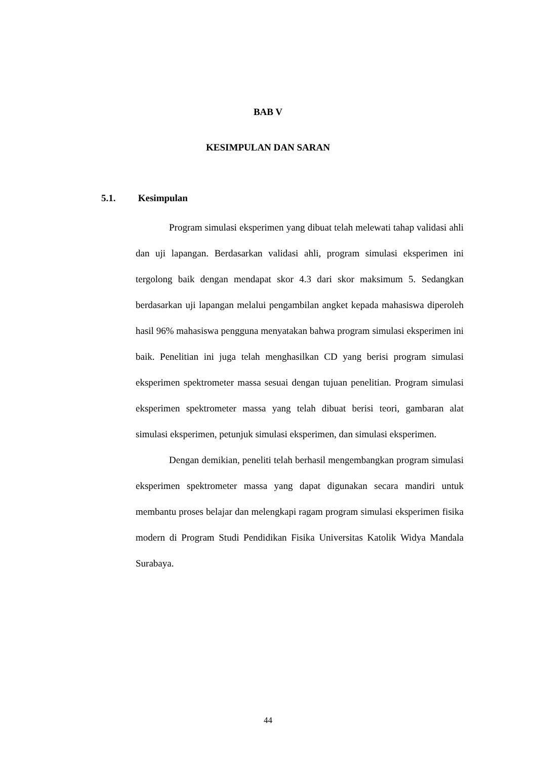BAB V
KESIMPULAN DAN SARAN
5.1. Kesimpulan
Program simulasi eksperimen yang dibuat telah melewati tahap validasi ahli dan uji lapangan. Berdasarkan validasi ahli, program simulasi eksperimen ini tergolong baik dengan mendapat skor 4.3 dari skor maksimum 5. Sedangkan berdasarkan uji lapangan melalui pengambilan angket kepada mahasiswa diperoleh hasil 96% mahasiswa pengguna menyatakan bahwa program simulasi eksperimen ini baik. Penelitian ini juga telah menghasilkan CD yang berisi program simulasi eksperimen spektrometer massa sesuai dengan tujuan penelitian. Program simulasi eksperimen spektrometer massa yang telah dibuat berisi teori, gambaran alat simulasi eksperimen, petunjuk simulasi eksperimen, dan simulasi eksperimen.
Dengan demikian, peneliti telah berhasil mengembangkan program simulasi eksperimen spektrometer massa yang dapat digunakan secara mandiri untuk membantu proses belajar dan melengkapi ragam program simulasi eksperimen fisika modern di Program Studi Pendidikan Fisika Universitas Katolik Widya Mandala Surabaya.
44